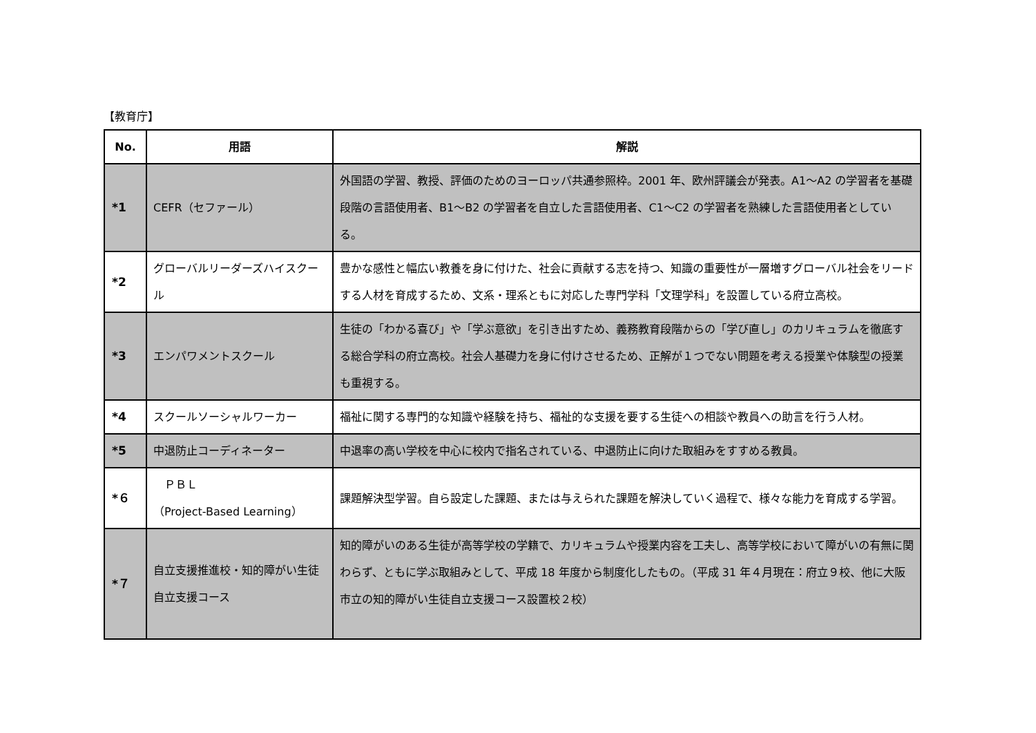【教育庁】
| No. | 用語 | 解説 |
| --- | --- | --- |
| *1 | CEFR（セファール） | 外国語の学習、教授、評価のためのヨーロッパ共通参照枠。2001 年、欧州評議会が発表。A1～A2 の学習者を基礎段階の言語使用者、B1～B2 の学習者を自立した言語使用者、C1～C2 の学習者を熟練した言語使用者としている。 |
| *2 | グローバルリーダーズハイスクール | 豊かな感性と幅広い教養を身に付けた、社会に貢献する志を持つ、知識の重要性が一層増すグローバル社会をリードする人材を育成するため、文系・理系ともに対応した専門学科「文理学科」を設置している府立高校。 |
| *3 | エンパワメントスクール | 生徒の「わかる喜び」や「学ぶ意欲」を引き出すため、義務教育段階からの「学び直し」のカリキュラムを徹底する総合学科の府立高校。社会人基礎力を身に付けさせるため、正解が１つでない問題を考える授業や体験型の授業も重視する。 |
| *4 | スクールソーシャルワーカー | 福祉に関する専門的な知識や経験を持ち、福祉的な支援を要する生徒への相談や教員への助言を行う人材。 |
| *5 | 中退防止コーディネーター | 中退率の高い学校を中心に校内で指名されている、中退防止に向けた取組みをすすめる教員。 |
| *６ | ＰＢＬ （Project-Based Learning） | 課題解決型学習。自ら設定した課題、または与えられた課題を解決していく過程で、様々な能力を育成する学習。 |
| *７ | 自立支援推進校・知的障がい生徒自立支援コース | 知的障がいのある生徒が高等学校の学籍で、カリキュラムや授業内容を工夫し、高等学校において障がいの有無に関わらず、ともに学ぶ取組みとして、平成 18 年度から制度化したもの。（平成 31 年４月現在：府立９校、他に大阪市立の知的障がい生徒自立支援コース設置校２校） |